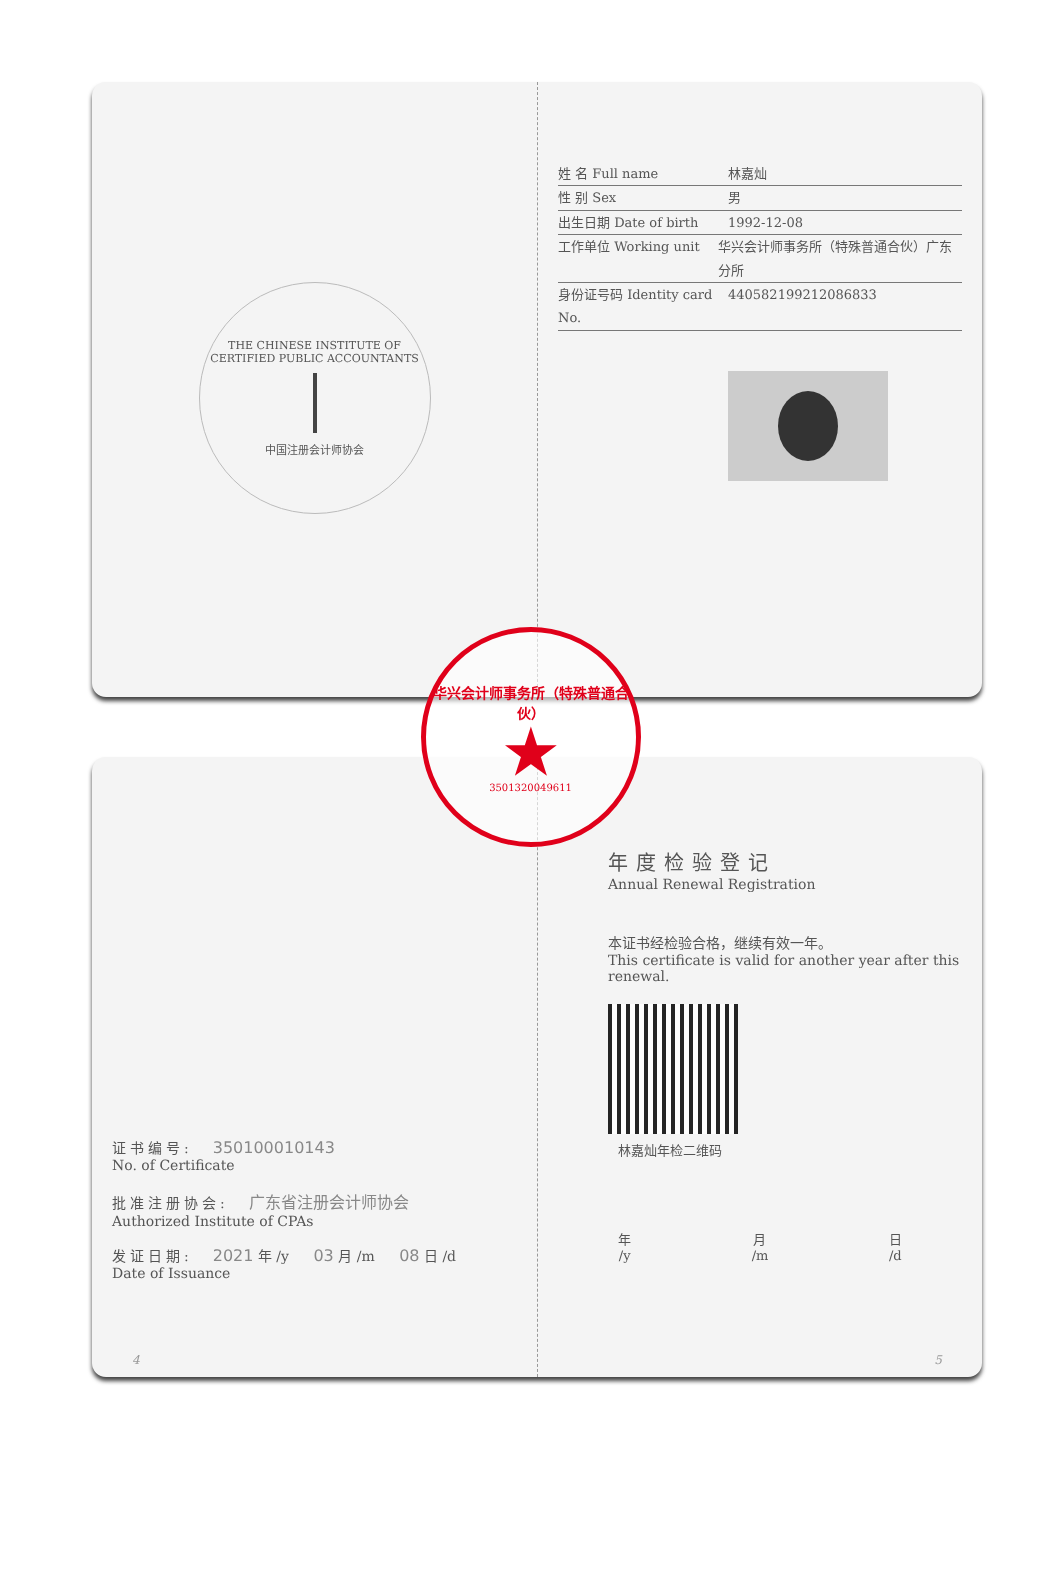THE CHINESE INSTITUTE OF CERTIFIED PUBLIC ACCOUNTANTS
中国注册会计师协会
姓 名 Full name 林嘉灿
性 别 Sex 男
出生日期 Date of birth 1992-12-08
工作单位 Working unit 华兴会计师事务所（特殊普通合伙）广东分所
身份证号码 Identity card No. 440582199212086833
华兴会计师事务所（特殊普通合伙）
★
3501320049611
证书编号: 350100010143
No. of Certificate
批准注册协会: 广东省注册会计师协会
Authorized Institute of CPAs
发证日期: 2021 年 /y 03 月 /m 08 日 /d
Date of Issuance
4
年度检验登记
Annual Renewal Registration
本证书经检验合格，继续有效一年。
This certificate is valid for another year after this renewal.
林嘉灿年检二维码
年
/y 月
/m 日
/d
5